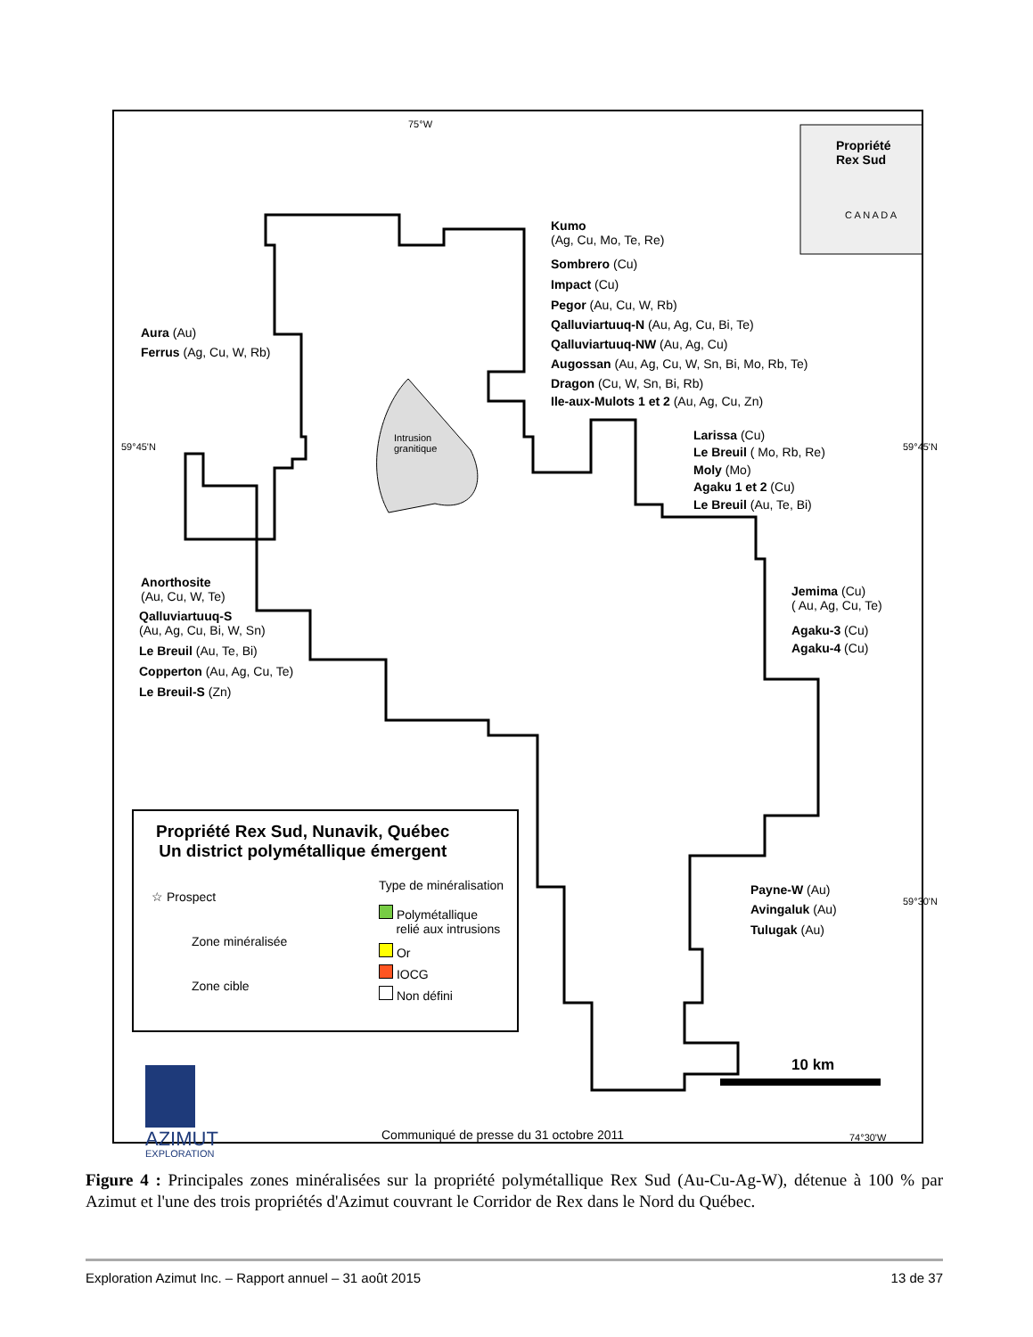75°W
Propriété
Rex Sud
C A N A D A
Kumo
(Ag, Cu, Mo, Te, Re)
Sombrero (Cu)
Impact (Cu)
Pegor (Au, Cu, W, Rb)
Qalluviartuuq-N (Au, Ag, Cu, Bi, Te)
Qalluviartuuq-NW (Au, Ag, Cu)
Augossan (Au, Ag, Cu, W, Sn, Bi, Mo, Rb, Te)
Dragon (Cu, W, Sn, Bi, Rb)
Ile-aux-Mulots 1 et 2 (Au, Ag, Cu, Zn)
Aura (Au)
Ferrus (Ag, Cu, W, Rb)
Intrusion
granitique
Larissa (Cu)
Le Breuil ( Mo, Rb, Re)
Moly (Mo)
Agaku 1 et 2 (Cu)
Le Breuil (Au, Te, Bi)
Anorthosite
(Au, Cu, W, Te)
Qalluviartuuq-S
(Au, Ag, Cu, Bi, W, Sn)
Le Breuil (Au, Te, Bi)
Copperton (Au, Ag, Cu, Te)
Le Breuil-S (Zn)
Jemima (Cu)
( Au, Ag, Cu, Te)
Agaku-3 (Cu)
Agaku-4 (Cu)
Propriété Rex Sud, Nunavik, Québec
Un district polymétallique émergent
☆ Prospect
Zone minéralisée
Zone cible
Type de minéralisation
Polymétallique
relié aux intrusions
Or
IOCG
Non défini
Payne-W (Au)
Avingaluk (Au)
Tulugak (Au)
10 km
AZIMUT
EXPLORATION
Communiqué de presse du 31 octobre 2011 74°30'W
59°45'N 59°45'N
59°30'N
Figure 4 : Principales zones minéralisées sur la propriété polymétallique Rex Sud (Au-Cu-Ag-W), détenue à 100 % par Azimut et l'une des trois propriétés d'Azimut couvrant le Corridor de Rex dans le Nord du Québec.
Exploration Azimut Inc. – Rapport annuel – 31 août 2015 13 de 37